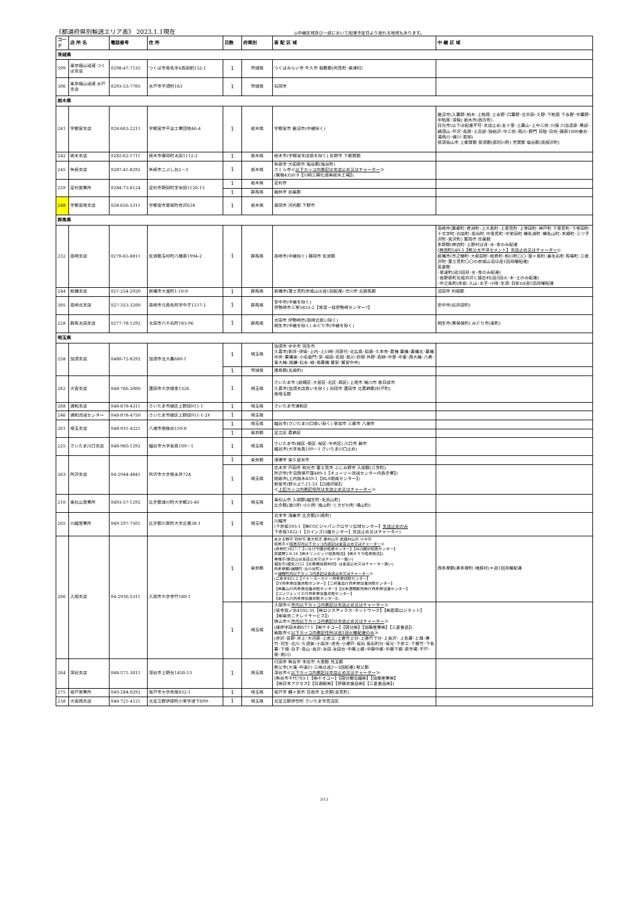《都道府県別輸送エリア表》 2023.1.1現在 ◎中継区域及び一部において配達予定日より遅れる地域もあります。
| コード | 店 所 名 | 電話番号 | 住 所 | 日数 | 府県別 | 直 配 区 域 | 中 継 区 域 |
| --- | --- | --- | --- | --- | --- | --- | --- |
| 茨城県 | | | | | | | |
| 599 | 東京福山通運 つくば支店 | 0298-47-7135 | つくば市島名字4高田前152-1 | 1 | 茨城県 | つくばみらい市 牛久市 稲敷郡(阿見町･美浦村) | |
| 306 | 東京福山通運 水戸支店 | 0293-53-7705 | 水戸市平須町163 | 1 | 茨城県 | 石岡市 | |
| 栃木県 | | | | | | | |
| 241 | 宇都宮支店 | 028-663-2211 | 宇都宮市平出工業団地46-4 | 1 | 栃木県 | 宇都宮市 鹿沼市(中継除く) | 鹿沼市(入粟野･柏木･上粕尾･上永野･口粟野･北半田･久野･下粕尾 下永野･中粟野･中粕尾･深程) 栃木市(西方町) 日光市(以下は配達不可･支店止め:五十里･上栗山･上中三依･川俣 川治温泉･黒部･鶏頂山･芹沢･高原･土呂部･独鈷沢･中三依･西川･野門 日陰･日向･藤原1000番台･湯西川･横川･若間) 那須烏山市 上都賀郡 那須郡(那珂川町) 芳賀郡 塩谷郡(高根沢町) |
| 242 | 栃木支店 | 0282-62-1711 | 栃木市藤岡町太田1112-2 | 1 | 栃木県 | 栃木市(宇都宮支店扱を除く) 佐野市 下都賀郡 | |
| 245 | 矢板支店 | 0287-41-8292 | 矢板市こぶし台2－3 | 1 | 栃木県 | 矢板市 大田原市 塩谷郡(塩谷町) さくら市≪ 以下カッコ内表記は支店止め又はチャーター ≫ (鷲宿4350-9【川崎三興化成㈱栃木工場】) | |
| 259 | 足利営業所 | 0284-73-8124 | 足利市野田町字米田1120-13 | 1 | 栃木県 | 足利市 | |
| | | | | 1 | 群馬県 | 館林市 邑楽郡 | |
| 248 | 宇都宮南支店 | 028-656-5311 | 宇都宮市屋坂町赤沢628 | 1 | 栃木県 | 真岡市 河内郡 下野市 | |
| 群馬県 | | | | | | | |
| 232 | 高崎支店 | 0270-65-8811 | 佐波郡玉村町八幡原1994-2 | 1 | 群馬県 | 高崎市(中継除く) 藤岡市 佐波郡 | 高崎市(箕郷町･倉渕町･上大島町･上里見町･上室田町･神戸町 下里見町･下室田町･十文字町･白岩町･高浜町･中里見町･中室田町 榛名湖町･榛名山町･本郷町･三ツ子沢町･宮沢町) 富岡市 甘楽郡 多野郡(神流町･上野村は月･水･金のみ配達 ( 神流町540-3【秩父太平洋セメント】支店止め又はチャーター )) 前橋市(市之関町･大前田町･柏倉町･粕川町〇〇･苗ヶ島町･鼻毛石町 馬場町･三夜沢町･富士見町〇〇の赤城山沼は週1回月曜配達) 吾妻郡 ･草津町(週3回月･水･金のみ配達) ･長野原町北軽井沢と嬬恋村(週3回火･木･土のみ配達) ･中之条町(赤岩･入山･太子･小雨･生須･日影)は週1回月曜配達 |
| 244 | 前橋支店 | 027-254-2920 | 前橋市大渡町1-10-9 | 1 | 群馬県 | 前橋市(富士見町赤城山は週1回配達) 渋川市 北群馬郡 | 沼田市 利根郡 |
| 305 | 高崎北支店 | 027-353-3200 | 高崎市元島名町字中子1217-1 | 1 | 群馬県 | 安中市(中継を除く) 伊勢崎市三室5853-2【常温一括伊勢崎センター7】 | 安中市(松井田町) |
| 228 | 群馬太田支店 | 0277-78-1292 | 太田市六千石町183-96 | 1 | 群馬県 | 太田市 伊勢崎市(高崎北扱い除く) 桐生市(中継を除く) みどり市(中継を除く) | 桐生市(黒保根町) みどり市(東町) |
| 埼玉県 | | | | | | | |
| 258 | 加須支店 | 0480-72-8292 | 加須市北大桑680-1 | 1 | 埼玉県 | 加須市 幸手市 羽生市 久喜市(新井･伊坂･上内･上川崎･河原代･北広島･狐塚･久本寺･葛梅 栗橋･栗橋北･栗橋中央･栗橋東･小右衛門･栄･桜田･佐間･島川･砂原 外野･高柳･中里･中妻･西大輪･八甫･東大輪･間鎌･松永･緑･南栗橋 鷲宮･鷲宮中央) | |
| | | | | 1 | 茨城県 | 猿島郡(五霞町) | |
| 262 | 大宮支店 | 048-766-2000 | 蓮田市大字根金1326 | 1 | 埼玉県 | さいたま市 (岩槻区･大宮区･北区･西区) 上尾市 桶川市 春日部市 久喜市(加須支店扱いを除く) 白岡市 蓮田市 北葛飾郡(杉戸町) 南埼玉郡 | |
| 268 | 浦和支店 | 048-878-4311 | さいたま市緑区上野田911-1 | 1 | 埼玉県 | さいたま市浦和区 | |
| 246 | 浦和流通センター | 048-878-4750 | さいたま市緑区上野田911-1-2F | 1 | 埼玉県 | | |
| 261 | 埼玉支店 | 048-931-4321 | 八潮市南後谷159-8 | 1 | 埼玉県 | 越谷市(さいたま川口扱い除く) 草加市 三郷市 八潮市 | |
| | | | | 1 | 東京都 | 足立区 葛飾区 | |
| 225 | さいたま川口支店 | 048-960-1292 | 越谷市大字長島109－1 | 1 | 埼玉県 | さいたま市(緑区･南区･桜区･中央区) 川口市 蕨市 越谷市(大字長島109－1 さいたま川口止め) | |
| 263 | 所沢支店 | 04-2944-4841 | 所沢市大字南永井724 | 1 | 東京都 | 清瀬市 東久留米市 | |
| | | | | 1 | 埼玉県 | 志木市 戸田市 和光市 富士見市 ふじみ野市 入間郡(三芳町) 所沢市(牛沼西保戸窪489-3【キューソー流通センター内各企業】) 朝霞市(上内間木459-1【BLS朝霞センター】) 新座市(野火止7-21-33【凸版印刷】) ≪ 上記カッコ内表記住所は支店止め又はチャーター ≫ | |
| 210 | 東松山営業所 | 0493-57-1292 | 比企郡滑川町大字都25-40 | 1 | 埼玉県 | 東松山市 入間郡(越生町･毛呂山町) 比企郡(滑川町･小川町･嵐山町･ときがわ町･鳩山町) | |
| 265 | 川越営業所 | 049-297-7501 | 比企郡川島町大字正直38-1 | 1 | 埼玉県 | 北本市 鴻巣市 比企郡(川島町) 川越市 (下赤坂593-1【㈱CGCジャパングロサリ広域センター】 支店止めのみ 下赤坂1822-1【カインズ川越センター】支店止め又はチャーター) | |
| 266 | 入間支店 | 04-2936-5311 | 入間市大字寺竹180-1 | 1 | 東京都 | あきる野市 羽村市 東大和市 東村山市 武蔵村山市 小平市 昭島市≪ 昭島市内以下カッコ内表記は支店止め又はチャーター ≫ (拝島町3927-7【いなげや国分昭島センター】【IKD国分昭島センター】 武蔵野2-9-18【㈱オリンピック昭島物流】【㈱キララ昭島物流】) 青梅市(御岳山は支店止め又はチャーター扱い) 福生市(福生2552【米軍横田基地内】は支店止め又はチャーター扱い) 西多摩郡(瑞穂町･日の出町) ≪ 瑞穂町内以下カッコ内表記は支店止め又はチャーター ≫ (二本木461-2【イトーヨーカドー西多摩共配センター】 【IY西多摩加食共配センター】【三井食品IY西多摩加食共配センター】 【㈱高山IY西多摩加食共配センター】【日本酒類販売㈱IY西多摩加食センター】 【コンフェックスIY西多摩加食共配センター】 【あらたIY西多摩加食共配センター】) | 西多摩郡(奥多摩町･檜原村)＊週1回月曜配達 |
| | | | | 1 | 埼玉県 | 入間市≪ 市内以下カッコ内表記は支店止め又はチャーター ≫ (宮寺宮ノ台4102-35【㈱ロジスティクス･ネットワーク】【㈱若菜ロジネット】 【㈱東京ニチレイサービス】) 狭山市≪ 市内以下カッコ内表記は支店止め又はチャーター ≫ (根岸字田木前677-1【㈱ヤオコー】【国分㈱】【加藤産業㈱】【三菱食品】) 飯能市≪ 以下カッコ内表記住所は週1回火曜配達のみ ≫ (赤沢･吾野･井上･大河原･上赤工･上直竹上分･上直竹下分･上長沢･ 上名栗･上畑･唐竹･苅生･北川･久須美･小岩井･虎秀･小瀬戸･坂石 坂石町分･坂元･下赤工･下直竹･下名栗･下畑･白子･高山･長沢･永田 永田台･中藤上郷･中藤中郷･中藤下郷･原市場･平戸･南･南川) | |
| 264 | 深谷支店 | 048-571-3011 | 深谷市上野台1450-13 | 1 | 埼玉県 | 行田市 熊谷市 本庄市 大里郡 児玉郡 秩父市(大滝･中津川･三峰は週2～3回配達) 秩父郡 深谷市≪ 以下カッコ内表記は支店止め又はチャーター ≫ (熊谷市千代703-1【㈱ヤオコー】【国分関信越㈱】【加藤産業㈱】 【㈱日本アクセス】【日酒販㈱】【伊藤忠食品㈱】【三菱食品㈱】) | |
| 275 | 坂戸営業所 | 049-284-0292 | 坂戸市大字赤尾832-1 | 1 | 埼玉県 | 坂戸市 鶴ヶ島市 日高市 比企郡(吉見町) | |
| 238 | 大宮西支店 | 048-721-4121 | 北足立郡伊那町小室字道下699- | 1 | 埼玉県 | 北足立郡伊奈町 さいたま市見沼区 | |
3/13